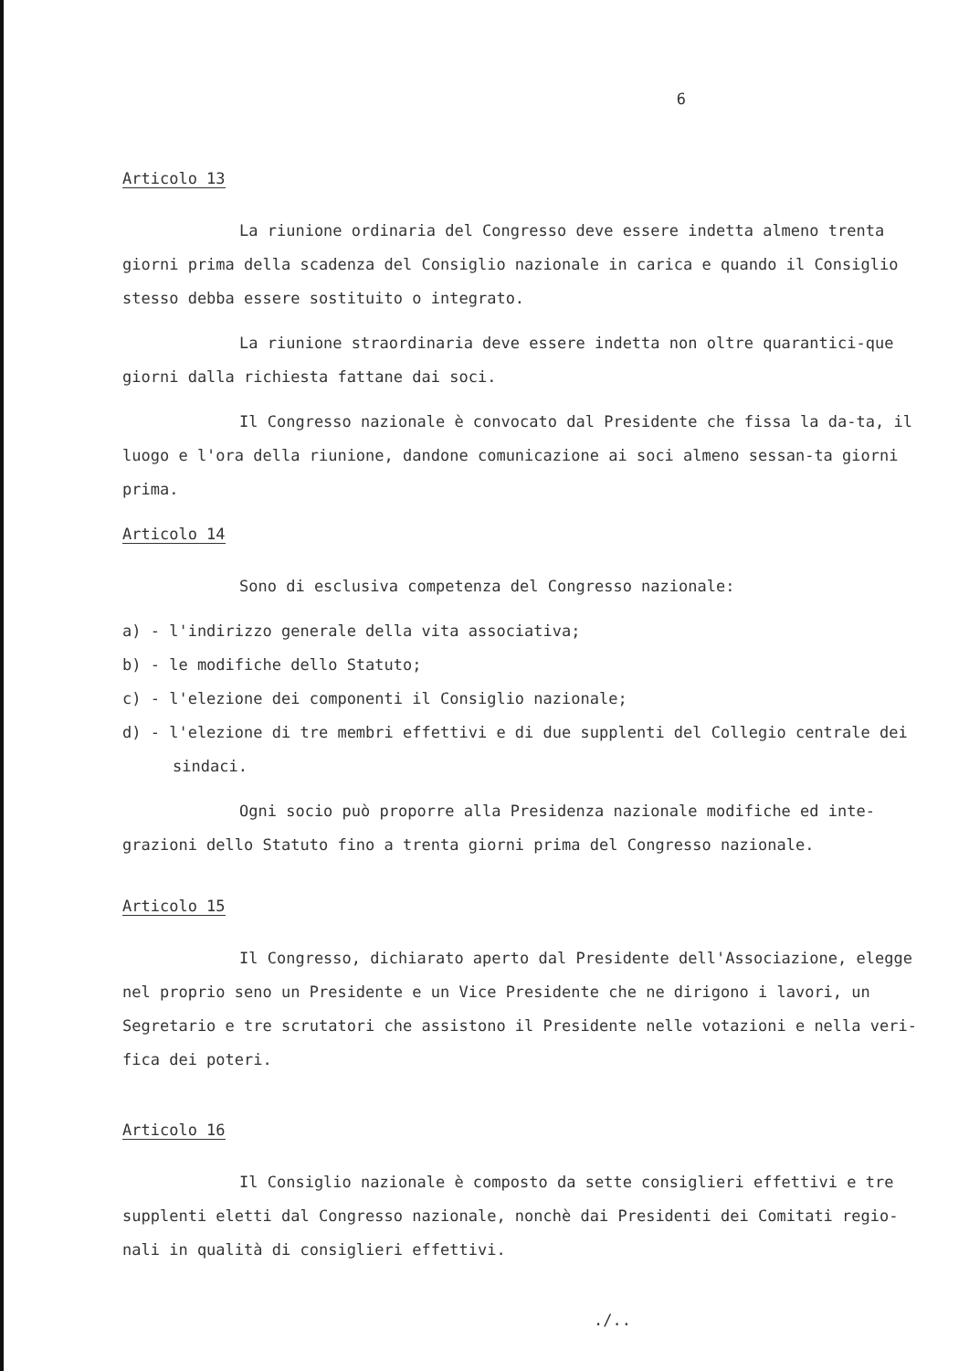6
Articolo 13
La riunione ordinaria del Congresso deve essere indetta almeno trenta giorni prima della scadenza del Consiglio nazionale in carica e quando il Consiglio stesso debba essere sostituito o integrato.
La riunione straordinaria deve essere indetta non oltre quarantici-que giorni dalla richiesta fattane dai soci.
Il Congresso nazionale è convocato dal Presidente che fissa la da-ta, il luogo e l'ora della riunione, dandone comunicazione ai soci almeno sessan-ta giorni prima.
Articolo 14
Sono di esclusiva competenza del Congresso nazionale:
a) - l'indirizzo generale della vita associativa;
b) - le modifiche dello Statuto;
c) - l'elezione dei componenti il Consiglio nazionale;
d) - l'elezione di tre membri effettivi e di due supplenti del Collegio centrale dei sindaci.
Ogni socio può proporre alla Presidenza nazionale modifiche ed inte-grazioni dello Statuto fino a trenta giorni prima del Congresso nazionale.
Articolo 15
Il Congresso, dichiarato aperto dal Presidente dell'Associazione, elegge nel proprio seno un Presidente e un Vice Presidente che ne dirigono i lavori, un Segretario e tre scrutatori che assistono il Presidente nelle votazioni e nella veri-fica dei poteri.
Articolo 16
Il Consiglio nazionale è composto da sette consiglieri effettivi e tre supplenti eletti dal Congresso nazionale, nonchè dai Presidenti dei Comitati regio-nali in qualità di consiglieri effettivi.
./..